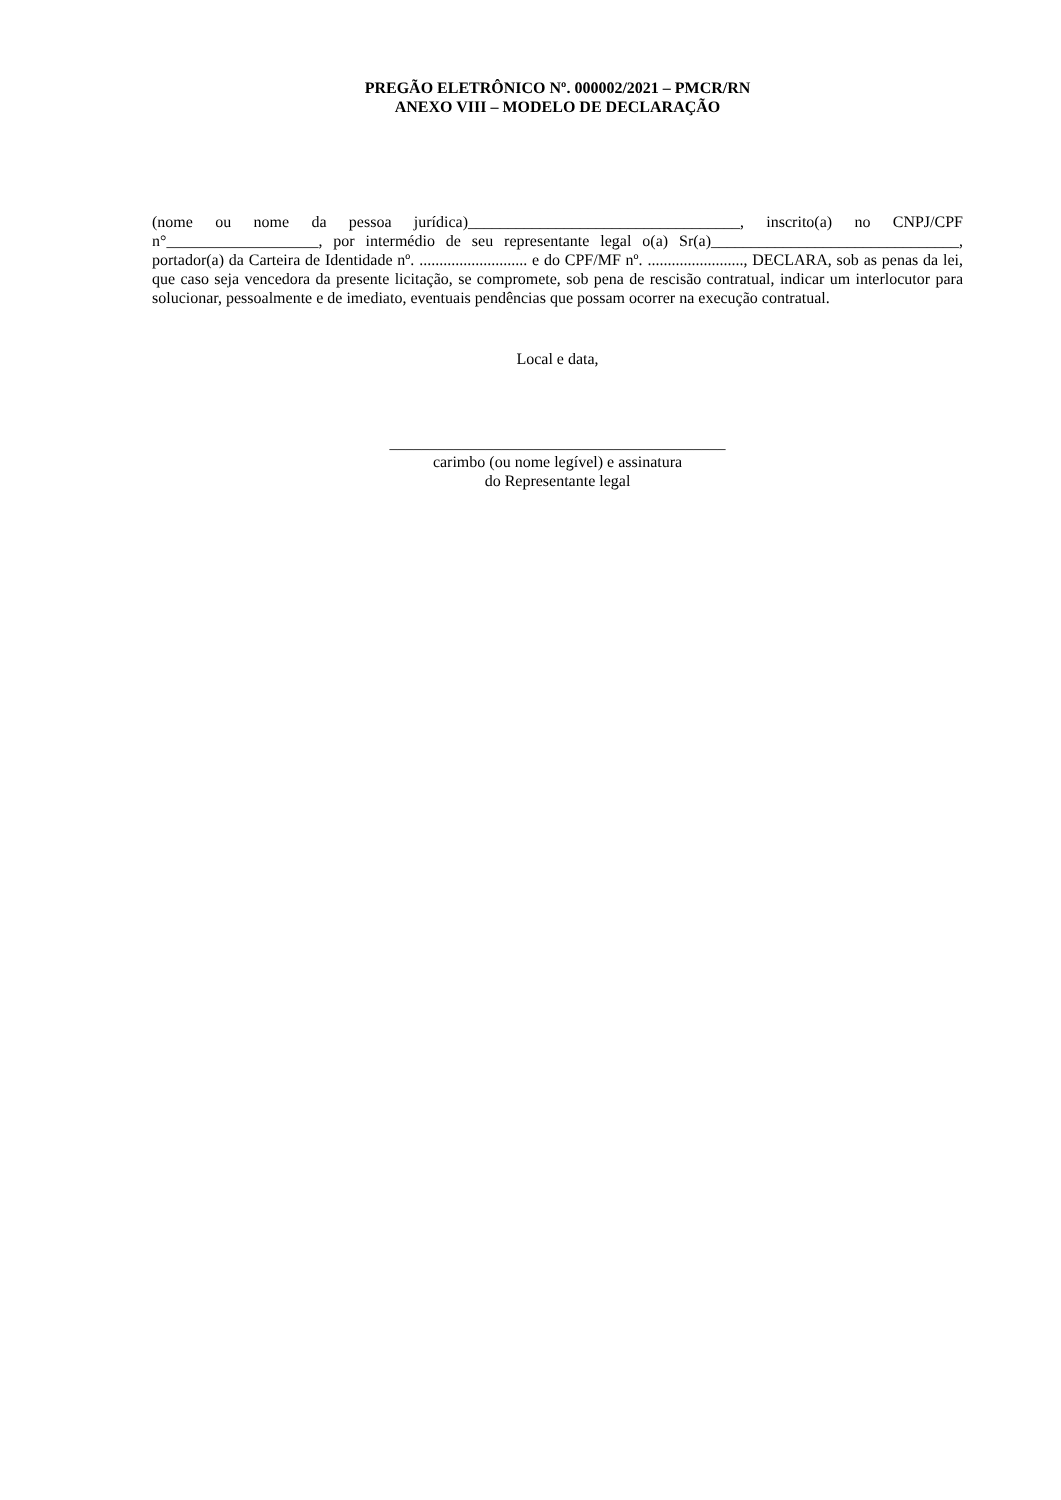PREGÃO ELETRÔNICO Nº. 000002/2021 – PMCR/RN
ANEXO VIII – MODELO DE DECLARAÇÃO
(nome ou nome da pessoa jurídica)__________________________________, inscrito(a) no CNPJ/CPF n°___________________, por intermédio de seu representante legal o(a) Sr(a)_______________________________, portador(a) da Carteira de Identidade nº. ........................... e do CPF/MF nº. ........................, DECLARA, sob as penas da lei, que caso seja vencedora da presente licitação, se compromete, sob pena de rescisão contratual, indicar um interlocutor para solucionar, pessoalmente e de imediato, eventuais pendências que possam ocorrer na execução contratual.
Local e data,
__________________________________________
carimbo (ou nome legível) e assinatura
do Representante legal